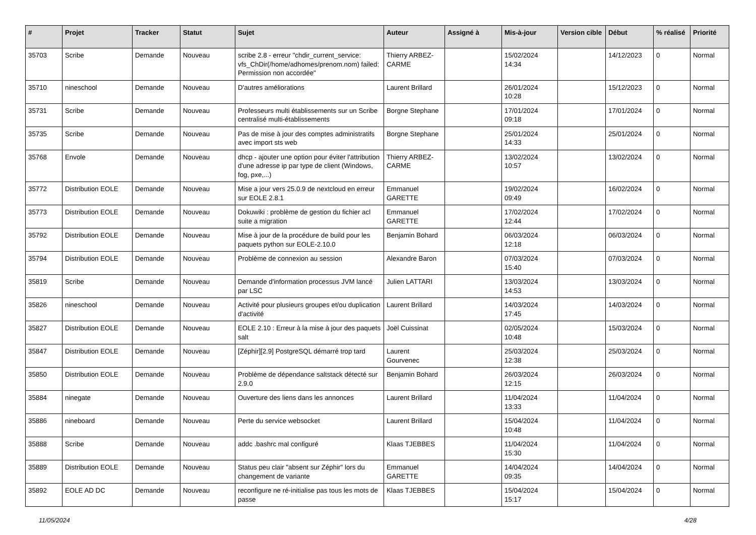| # | Projet | Tracker | Statut | Sujet | Auteur | Assigné à | Mis-à-jour | Version cible | Début | % réalisé | Priorité |
| --- | --- | --- | --- | --- | --- | --- | --- | --- | --- | --- | --- |
| 35703 | Scribe | Demande | Nouveau | scribe 2.8 - erreur "chdir_current_service: vfs_ChDir(/home/adhomes/prenom.nom) failed: Permission non accordée" | Thierry ARBEZ-CARME | | 15/02/2024 14:34 | | 14/12/2023 | 0 | Normal |
| 35710 | nineschool | Demande | Nouveau | D'autres améliorations | Laurent Brillard | | 26/01/2024 10:28 | | 15/12/2023 | 0 | Normal |
| 35731 | Scribe | Demande | Nouveau | Professeurs multi établissements sur un Scribe centralisé multi-établissements | Borgne Stephane | | 17/01/2024 09:18 | | 17/01/2024 | 0 | Normal |
| 35735 | Scribe | Demande | Nouveau | Pas de mise à jour des comptes administratifs avec import sts web | Borgne Stephane | | 25/01/2024 14:33 | | 25/01/2024 | 0 | Normal |
| 35768 | Envole | Demande | Nouveau | dhcp - ajouter une option pour éviter l'attribution d'une adresse ip par type de client (Windows, fog, pxe,...) | Thierry ARBEZ-CARME | | 13/02/2024 10:57 | | 13/02/2024 | 0 | Normal |
| 35772 | Distribution EOLE | Demande | Nouveau | Mise a jour vers 25.0.9 de nextcloud en erreur sur EOLE 2.8.1 | Emmanuel GARETTE | | 19/02/2024 09:49 | | 16/02/2024 | 0 | Normal |
| 35773 | Distribution EOLE | Demande | Nouveau | Dokuwiki : problème de gestion du fichier acl suite a migration | Emmanuel GARETTE | | 17/02/2024 12:44 | | 17/02/2024 | 0 | Normal |
| 35792 | Distribution EOLE | Demande | Nouveau | Mise à jour de la procédure de build pour les paquets python sur EOLE-2.10.0 | Benjamin Bohard | | 06/03/2024 12:18 | | 06/03/2024 | 0 | Normal |
| 35794 | Distribution EOLE | Demande | Nouveau | Problème de connexion au session | Alexandre Baron | | 07/03/2024 15:40 | | 07/03/2024 | 0 | Normal |
| 35819 | Scribe | Demande | Nouveau | Demande d'information processus JVM lancé par LSC | Julien LATTARI | | 13/03/2024 14:53 | | 13/03/2024 | 0 | Normal |
| 35826 | nineschool | Demande | Nouveau | Activité pour plusieurs groupes et/ou duplication d'activité | Laurent Brillard | | 14/03/2024 17:45 | | 14/03/2024 | 0 | Normal |
| 35827 | Distribution EOLE | Demande | Nouveau | EOLE 2.10 : Erreur à la mise à jour des paquets salt | Joël Cuissinat | | 02/05/2024 10:48 | | 15/03/2024 | 0 | Normal |
| 35847 | Distribution EOLE | Demande | Nouveau | [Zéphir][2.9] PostgreSQL démarré trop tard | Laurent Gourvenec | | 25/03/2024 12:38 | | 25/03/2024 | 0 | Normal |
| 35850 | Distribution EOLE | Demande | Nouveau | Problème de dépendance saltstack détecté sur 2.9.0 | Benjamin Bohard | | 26/03/2024 12:15 | | 26/03/2024 | 0 | Normal |
| 35884 | ninegate | Demande | Nouveau | Ouverture des liens dans les annonces | Laurent Brillard | | 11/04/2024 13:33 | | 11/04/2024 | 0 | Normal |
| 35886 | nineboard | Demande | Nouveau | Perte du service websocket | Laurent Brillard | | 15/04/2024 10:48 | | 11/04/2024 | 0 | Normal |
| 35888 | Scribe | Demande | Nouveau | addc .bashrc mal configuré | Klaas TJEBBES | | 11/04/2024 15:30 | | 11/04/2024 | 0 | Normal |
| 35889 | Distribution EOLE | Demande | Nouveau | Status peu clair "absent sur Zéphir" lors du changement de variante | Emmanuel GARETTE | | 14/04/2024 09:35 | | 14/04/2024 | 0 | Normal |
| 35892 | EOLE AD DC | Demande | Nouveau | reconfigure ne ré-initialise pas tous les mots de passe | Klaas TJEBBES | | 15/04/2024 15:17 | | 15/04/2024 | 0 | Normal |
11/05/2024 4/28